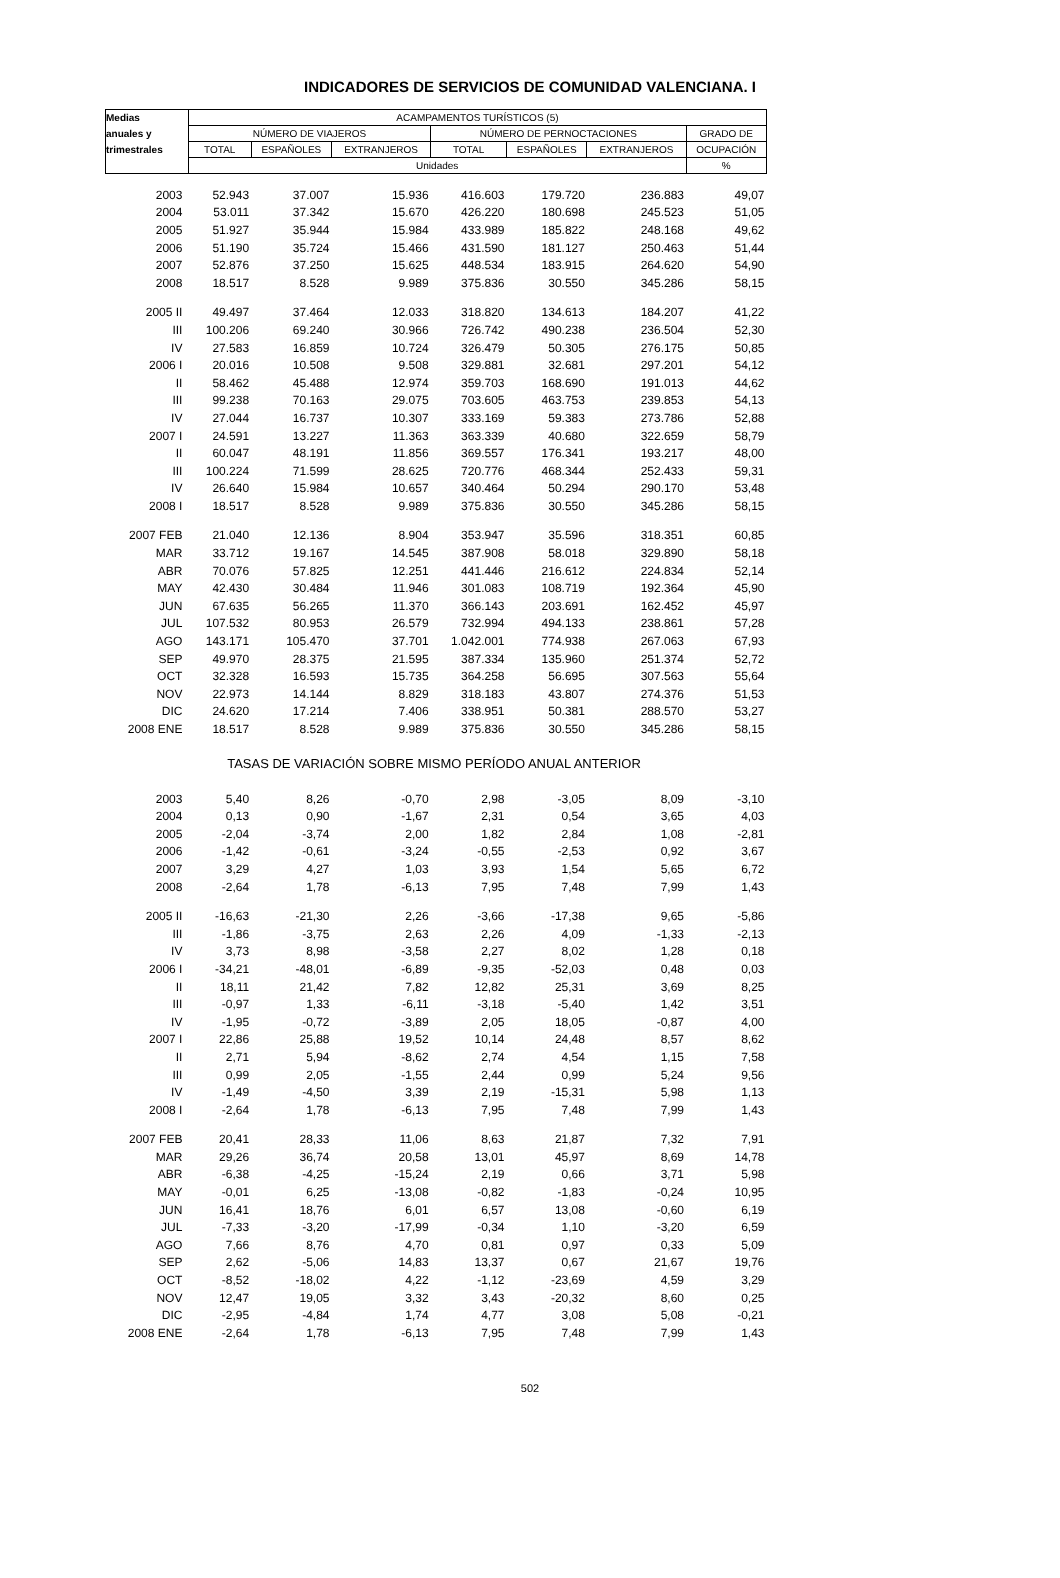INDICADORES DE SERVICIOS DE COMUNIDAD VALENCIANA. I
| Medias | ACAMPAMENTOS TURÍSTICOS (5) | | | | | | |
| --- | --- | --- | --- | --- | --- | --- | --- |
| anuales y | NÚMERO DE VIAJEROS | | | NÚMERO DE PERNOCTACIONES | | | GRADO DE |
| trimestrales | TOTAL | ESPAÑOLES | EXTRANJEROS | TOTAL | ESPAÑOLES | EXTRANJEROS | OCUPACIÓN |
| | Unidades | | | | | | % |
| 2003 | 52.943 | 37.007 | 15.936 | 416.603 | 179.720 | 236.883 | 49,07 |
| 2004 | 53.011 | 37.342 | 15.670 | 426.220 | 180.698 | 245.523 | 51,05 |
| 2005 | 51.927 | 35.944 | 15.984 | 433.989 | 185.822 | 248.168 | 49,62 |
| 2006 | 51.190 | 35.724 | 15.466 | 431.590 | 181.127 | 250.463 | 51,44 |
| 2007 | 52.876 | 37.250 | 15.625 | 448.534 | 183.915 | 264.620 | 54,90 |
| 2008 | 18.517 | 8.528 | 9.989 | 375.836 | 30.550 | 345.286 | 58,15 |
| 2005 II | 49.497 | 37.464 | 12.033 | 318.820 | 134.613 | 184.207 | 41,22 |
| III | 100.206 | 69.240 | 30.966 | 726.742 | 490.238 | 236.504 | 52,30 |
| IV | 27.583 | 16.859 | 10.724 | 326.479 | 50.305 | 276.175 | 50,85 |
| 2006 I | 20.016 | 10.508 | 9.508 | 329.881 | 32.681 | 297.201 | 54,12 |
| II | 58.462 | 45.488 | 12.974 | 359.703 | 168.690 | 191.013 | 44,62 |
| III | 99.238 | 70.163 | 29.075 | 703.605 | 463.753 | 239.853 | 54,13 |
| IV | 27.044 | 16.737 | 10.307 | 333.169 | 59.383 | 273.786 | 52,88 |
| 2007 I | 24.591 | 13.227 | 11.363 | 363.339 | 40.680 | 322.659 | 58,79 |
| II | 60.047 | 48.191 | 11.856 | 369.557 | 176.341 | 193.217 | 48,00 |
| III | 100.224 | 71.599 | 28.625 | 720.776 | 468.344 | 252.433 | 59,31 |
| IV | 26.640 | 15.984 | 10.657 | 340.464 | 50.294 | 290.170 | 53,48 |
| 2008 I | 18.517 | 8.528 | 9.989 | 375.836 | 30.550 | 345.286 | 58,15 |
| 2007 FEB | 21.040 | 12.136 | 8.904 | 353.947 | 35.596 | 318.351 | 60,85 |
| MAR | 33.712 | 19.167 | 14.545 | 387.908 | 58.018 | 329.890 | 58,18 |
| ABR | 70.076 | 57.825 | 12.251 | 441.446 | 216.612 | 224.834 | 52,14 |
| MAY | 42.430 | 30.484 | 11.946 | 301.083 | 108.719 | 192.364 | 45,90 |
| JUN | 67.635 | 56.265 | 11.370 | 366.143 | 203.691 | 162.452 | 45,97 |
| JUL | 107.532 | 80.953 | 26.579 | 732.994 | 494.133 | 238.861 | 57,28 |
| AGO | 143.171 | 105.470 | 37.701 | 1.042.001 | 774.938 | 267.063 | 67,93 |
| SEP | 49.970 | 28.375 | 21.595 | 387.334 | 135.960 | 251.374 | 52,72 |
| OCT | 32.328 | 16.593 | 15.735 | 364.258 | 56.695 | 307.563 | 55,64 |
| NOV | 22.973 | 14.144 | 8.829 | 318.183 | 43.807 | 274.376 | 51,53 |
| DIC | 24.620 | 17.214 | 7.406 | 338.951 | 50.381 | 288.570 | 53,27 |
| 2008 ENE | 18.517 | 8.528 | 9.989 | 375.836 | 30.550 | 345.286 | 58,15 |
| TASAS DE VARIACIÓN SOBRE MISMO PERÍODO ANUAL ANTERIOR | | | | | | | |
| 2003 | 5,40 | 8,26 | -0,70 | 2,98 | -3,05 | 8,09 | -3,10 |
| 2004 | 0,13 | 0,90 | -1,67 | 2,31 | 0,54 | 3,65 | 4,03 |
| 2005 | -2,04 | -3,74 | 2,00 | 1,82 | 2,84 | 1,08 | -2,81 |
| 2006 | -1,42 | -0,61 | -3,24 | -0,55 | -2,53 | 0,92 | 3,67 |
| 2007 | 3,29 | 4,27 | 1,03 | 3,93 | 1,54 | 5,65 | 6,72 |
| 2008 | -2,64 | 1,78 | -6,13 | 7,95 | 7,48 | 7,99 | 1,43 |
| 2005 II | -16,63 | -21,30 | 2,26 | -3,66 | -17,38 | 9,65 | -5,86 |
| III | -1,86 | -3,75 | 2,63 | 2,26 | 4,09 | -1,33 | -2,13 |
| IV | 3,73 | 8,98 | -3,58 | 2,27 | 8,02 | 1,28 | 0,18 |
| 2006 I | -34,21 | -48,01 | -6,89 | -9,35 | -52,03 | 0,48 | 0,03 |
| II | 18,11 | 21,42 | 7,82 | 12,82 | 25,31 | 3,69 | 8,25 |
| III | -0,97 | 1,33 | -6,11 | -3,18 | -5,40 | 1,42 | 3,51 |
| IV | -1,95 | -0,72 | -3,89 | 2,05 | 18,05 | -0,87 | 4,00 |
| 2007 I | 22,86 | 25,88 | 19,52 | 10,14 | 24,48 | 8,57 | 8,62 |
| II | 2,71 | 5,94 | -8,62 | 2,74 | 4,54 | 1,15 | 7,58 |
| III | 0,99 | 2,05 | -1,55 | 2,44 | 0,99 | 5,24 | 9,56 |
| IV | -1,49 | -4,50 | 3,39 | 2,19 | -15,31 | 5,98 | 1,13 |
| 2008 I | -2,64 | 1,78 | -6,13 | 7,95 | 7,48 | 7,99 | 1,43 |
| 2007 FEB | 20,41 | 28,33 | 11,06 | 8,63 | 21,87 | 7,32 | 7,91 |
| MAR | 29,26 | 36,74 | 20,58 | 13,01 | 45,97 | 8,69 | 14,78 |
| ABR | -6,38 | -4,25 | -15,24 | 2,19 | 0,66 | 3,71 | 5,98 |
| MAY | -0,01 | 6,25 | -13,08 | -0,82 | -1,83 | -0,24 | 10,95 |
| JUN | 16,41 | 18,76 | 6,01 | 6,57 | 13,08 | -0,60 | 6,19 |
| JUL | -7,33 | -3,20 | -17,99 | -0,34 | 1,10 | -3,20 | 6,59 |
| AGO | 7,66 | 8,76 | 4,70 | 0,81 | 0,97 | 0,33 | 5,09 |
| SEP | 2,62 | -5,06 | 14,83 | 13,37 | 0,67 | 21,67 | 19,76 |
| OCT | -8,52 | -18,02 | 4,22 | -1,12 | -23,69 | 4,59 | 3,29 |
| NOV | 12,47 | 19,05 | 3,32 | 3,43 | -20,32 | 8,60 | 0,25 |
| DIC | -2,95 | -4,84 | 1,74 | 4,77 | 3,08 | 5,08 | -0,21 |
| 2008 ENE | -2,64 | 1,78 | -6,13 | 7,95 | 7,48 | 7,99 | 1,43 |
502